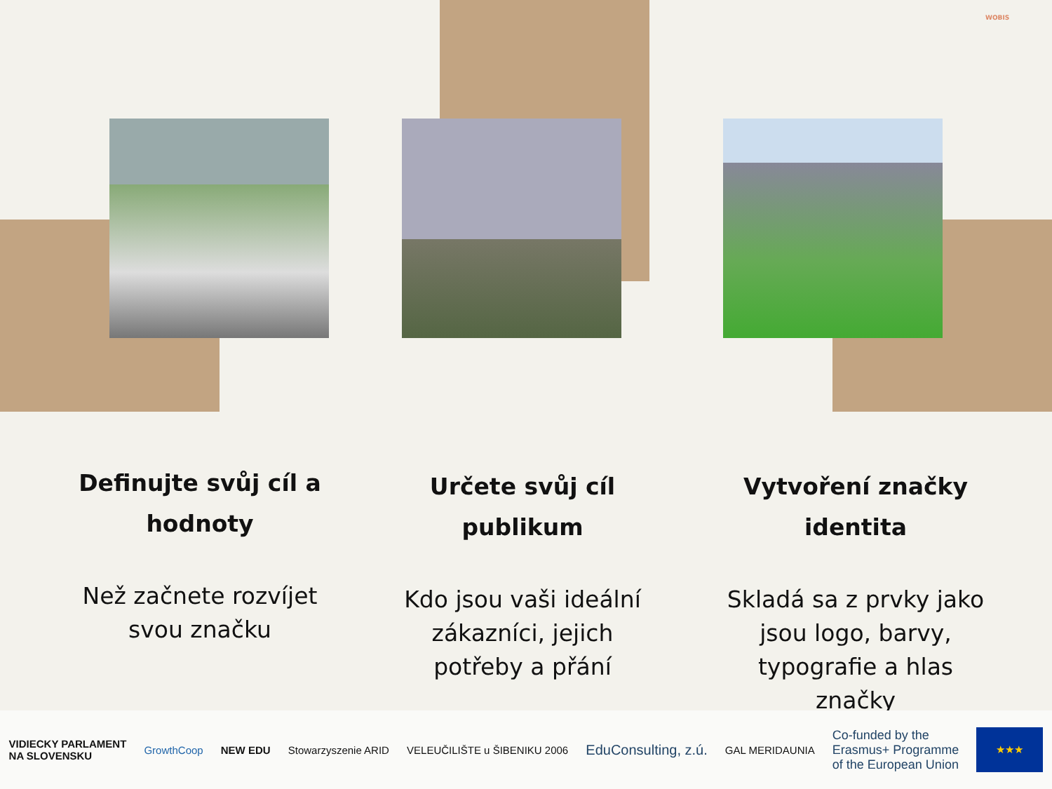WOBIS
Definujte svůj cíl a hodnoty
Než začnete rozvíjet svou značku
Určete svůj cíl publikum
Kdo jsou vaši ideální zákazníci, jejich potřeby a přání
Vytvoření značky identita
Skladá sa z prvky jako jsou logo, barvy, typografie a hlas značky
VIDIECKY PARLAMENT
NA SLOVENSKU GrowthCoop NEW EDU Stowarzyszenie ARID VELEUČILIŠTE u ŠIBENIKU 2006 EduConsulting, z.ú. GAL MERIDAUNIA Co-funded by the
Erasmus+ Programme
of the European Union ★★★